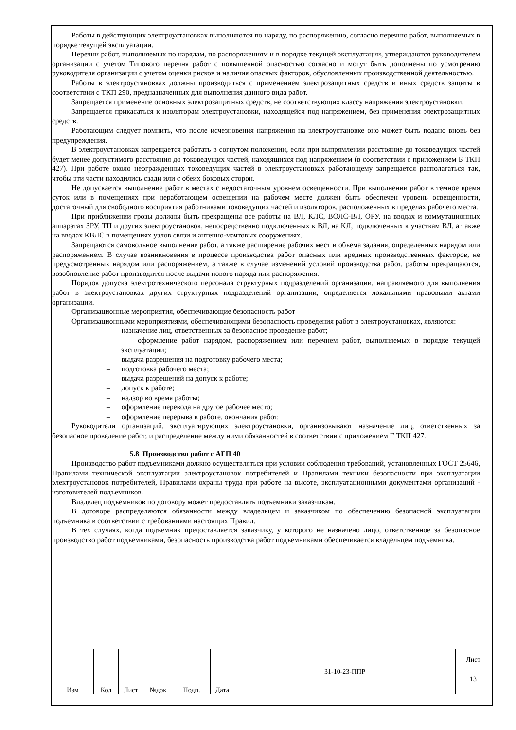Работы в действующих электроустановках выполняются по наряду, по распоряжению, согласно перечню работ, выполняемых в порядке текущей эксплуатации.
Перечни работ, выполняемых по нарядам, по распоряжениям и в порядке текущей эксплуатации, утверждаются руководителем организации с учетом Типового перечня работ с повышенной опасностью согласно и могут быть дополнены по усмотрению руководителя организации с учетом оценки рисков и наличия опасных факторов, обусловленных производственной деятельностью.
Работы в электроустановках должны производиться с применением электрозащитных средств и иных средств защиты в соответствии с ТКП 290, предназначенных для выполнения данного вида работ.
Запрещается применение основных электрозащитных средств, не соответствующих классу напряжения электроустановки.
Запрещается прикасаться к изоляторам электроустановки, находящейся под напряжением, без применения электрозащитных средств.
Работающим следует помнить, что после исчезновения напряжения на электроустановке оно может быть подано вновь без предупреждения.
В электроустановках запрещается работать в согнутом положении, если при выпрямлении расстояние до токоведущих частей будет менее допустимого расстояния до токоведущих частей, находящихся под напряжением (в соответствии с приложением Б ТКП 427). При работе около неогражденных токоведущих частей в электроустановках работающему запрещается располагаться так, чтобы эти части находились сзади или с обеих боковых сторон.
Не допускается выполнение работ в местах с недостаточным уровнем освещенности. При выполнении работ в темное время суток или в помещениях при неработающем освещении на рабочем месте должен быть обеспечен уровень освещенности, достаточный для свободного восприятия работниками токоведущих частей и изоляторов, расположенных в пределах рабочего места.
При приближении грозы должны быть прекращены все работы на ВЛ, КЛС, ВОЛС-ВЛ, ОРУ, на вводах и коммутационных аппаратах ЗРУ, ТП и других электроустановок, непосредственно подключенных к ВЛ, на КЛ, подключенных к участкам ВЛ, а также на вводах КВЛС в помещениях узлов связи и антенно-мачтовых сооружениях.
Запрещаются самовольное выполнение работ, а также расширение рабочих мест и объема задания, определенных нарядом или распоряжением. В случае возникновения в процессе производства работ опасных или вредных производственных факторов, не предусмотренных нарядом или распоряжением, а также в случае изменений условий производства работ, работы прекращаются, возобновление работ производится после выдачи нового наряда или распоряжения.
Порядок допуска электротехнического персонала структурных подразделений организации, направляемого для выполнения работ в электроустановках других структурных подразделений организации, определяется локальными правовыми актами организации.
Организационные мероприятия, обеспечивающие безопасность работ
Организационными мероприятиями, обеспечивающими безопасность проведения работ в электроустановках, являются:
– назначение лиц, ответственных за безопасное проведение работ;
– оформление работ нарядом, распоряжением или перечнем работ, выполняемых в порядке текущей эксплуатации;
– выдача разрешения на подготовку рабочего места;
– подготовка рабочего места;
– выдача разрешений на допуск к работе;
– допуск к работе;
– надзор во время работы;
– оформление перевода на другое рабочее место;
– оформление перерыва в работе, окончания работ.
Руководители организаций, эксплуатирующих электроустановки, организовывают назначение лиц, ответственных за безопасное проведение работ, и распределение между ними обязанностей в соответствии с приложением Г ТКП 427.
5.8 Производство работ с АГП 40
Производство работ подъемниками должно осуществляться при условии соблюдения требований, установленных ГОСТ 25646, Правилами технической эксплуатации электроустановок потребителей и Правилами техники безопасности при эксплуатации электроустановок потребителей, Правилами охраны труда при работе на высоте, эксплуатационными документами организаций - изготовителей подъемников.
Владелец подъемников по договору может предоставлять подъемники заказчикам.
В договоре распределяются обязанности между владельцем и заказчиком по обеспечению безопасной эксплуатации подъемника в соответствии с требованиями настоящих Правил.
В тех случаях, когда подъемник предоставляется заказчику, у которого не назначено лицо, ответственное за безопасное производство работ подъемниками, безопасность производства работ подъемниками обеспечивается владельцем подъемника.
| | | | | | | 31-10-23-ППР | Лист |
| | | | | | | | 13 |
| Изм | Кол | Лист | №док | Подп. | Дата | | |